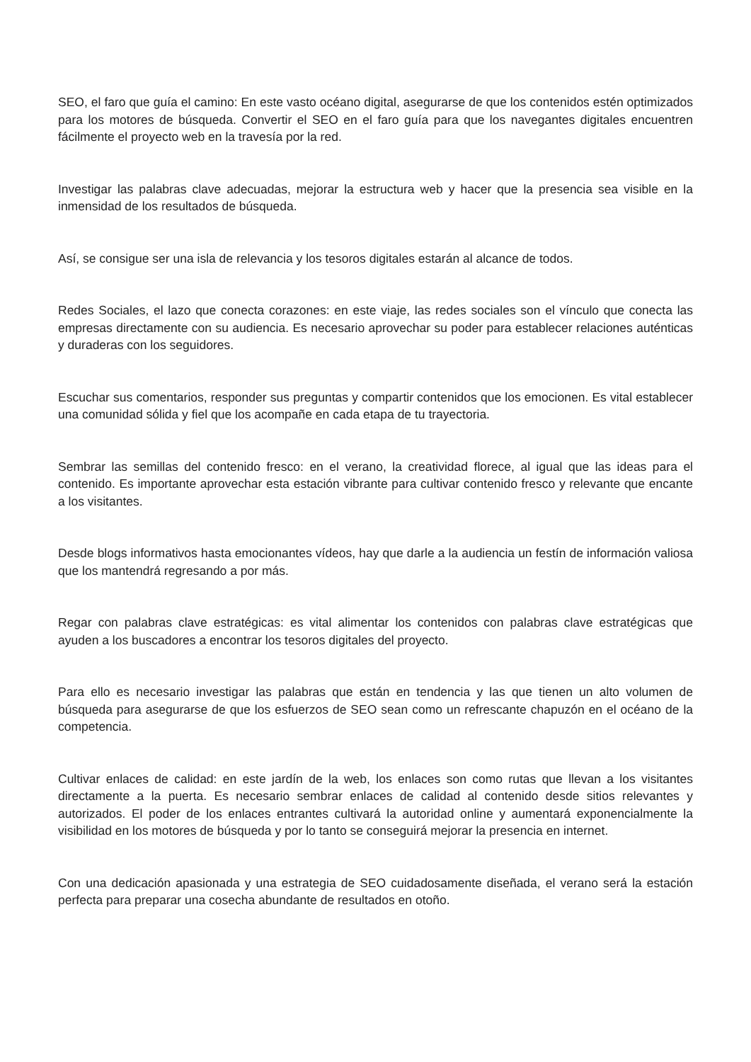SEO, el faro que guía el camino: En este vasto océano digital, asegurarse de que los contenidos estén optimizados para los motores de búsqueda. Convertir el SEO en el faro guía para que los navegantes digitales encuentren fácilmente el proyecto web en la travesía por la red.
Investigar las palabras clave adecuadas, mejorar la estructura web y hacer que la presencia sea visible en la inmensidad de los resultados de búsqueda.
Así, se consigue ser una isla de relevancia y los tesoros digitales estarán al alcance de todos.
Redes Sociales, el lazo que conecta corazones: en este viaje, las redes sociales son el vínculo que conecta las empresas directamente con su audiencia. Es necesario aprovechar su poder para establecer relaciones auténticas y duraderas con los seguidores.
Escuchar sus comentarios, responder sus preguntas y compartir contenidos que los emocionen. Es vital establecer una comunidad sólida y fiel que los acompañe en cada etapa de tu trayectoria.
Sembrar las semillas del contenido fresco: en el verano, la creatividad florece, al igual que las ideas para el contenido. Es importante aprovechar esta estación vibrante para cultivar contenido fresco y relevante que encante a los visitantes.
Desde blogs informativos hasta emocionantes vídeos, hay que darle a la audiencia un festín de información valiosa que los mantendrá regresando a por más.
Regar con palabras clave estratégicas: es vital alimentar los contenidos con palabras clave estratégicas que ayuden a los buscadores a encontrar los tesoros digitales del proyecto.
Para ello es necesario investigar las palabras que están en tendencia y las que tienen un alto volumen de búsqueda para asegurarse de que los esfuerzos de SEO sean como un refrescante chapuzón en el océano de la competencia.
Cultivar enlaces de calidad: en este jardín de la web, los enlaces son como rutas que llevan a los visitantes directamente a la puerta. Es necesario sembrar enlaces de calidad al contenido desde sitios relevantes y autorizados. El poder de los enlaces entrantes cultivará la autoridad online y aumentará exponencialmente la visibilidad en los motores de búsqueda y por lo tanto se conseguirá mejorar la presencia en internet.
Con una dedicación apasionada y una estrategia de SEO cuidadosamente diseñada, el verano será la estación perfecta para preparar una cosecha abundante de resultados en otoño.